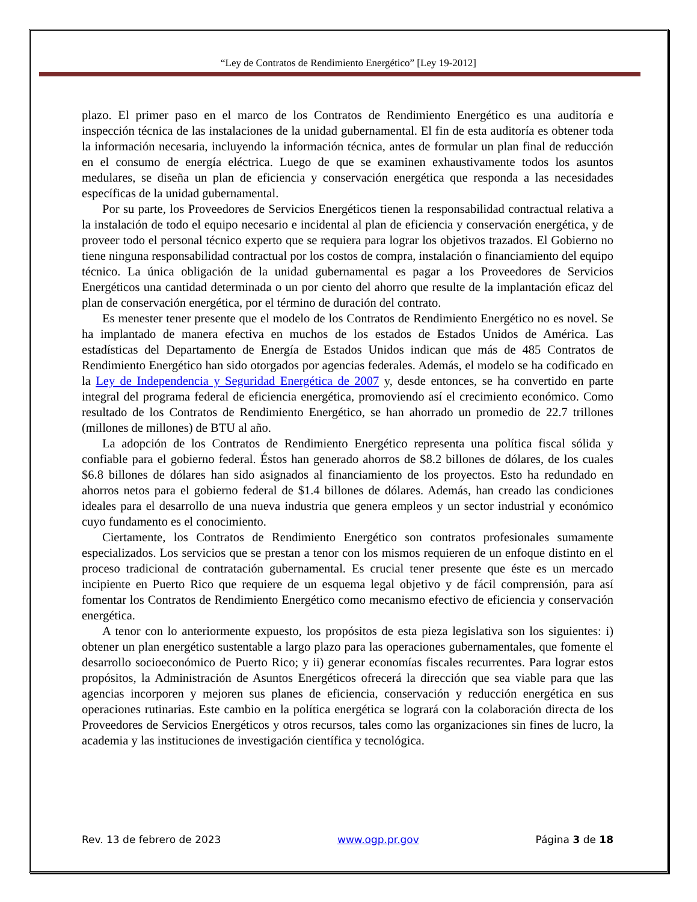“Ley de Contratos de Rendimiento Energético” [Ley 19-2012]
plazo. El primer paso en el marco de los Contratos de Rendimiento Energético es una auditoría e inspección técnica de las instalaciones de la unidad gubernamental. El fin de esta auditoría es obtener toda la información necesaria, incluyendo la información técnica, antes de formular un plan final de reducción en el consumo de energía eléctrica. Luego de que se examinen exhaustivamente todos los asuntos medulares, se diseña un plan de eficiencia y conservación energética que responda a las necesidades específicas de la unidad gubernamental.
Por su parte, los Proveedores de Servicios Energéticos tienen la responsabilidad contractual relativa a la instalación de todo el equipo necesario e incidental al plan de eficiencia y conservación energética, y de proveer todo el personal técnico experto que se requiera para lograr los objetivos trazados. El Gobierno no tiene ninguna responsabilidad contractual por los costos de compra, instalación o financiamiento del equipo técnico. La única obligación de la unidad gubernamental es pagar a los Proveedores de Servicios Energéticos una cantidad determinada o un por ciento del ahorro que resulte de la implantación eficaz del plan de conservación energética, por el término de duración del contrato.
Es menester tener presente que el modelo de los Contratos de Rendimiento Energético no es novel. Se ha implantado de manera efectiva en muchos de los estados de Estados Unidos de América. Las estadísticas del Departamento de Energía de Estados Unidos indican que más de 485 Contratos de Rendimiento Energético han sido otorgados por agencias federales. Además, el modelo se ha codificado en la Ley de Independencia y Seguridad Energética de 2007 y, desde entonces, se ha convertido en parte integral del programa federal de eficiencia energética, promoviendo así el crecimiento económico. Como resultado de los Contratos de Rendimiento Energético, se han ahorrado un promedio de 22.7 trillones (millones de millones) de BTU al año.
La adopción de los Contratos de Rendimiento Energético representa una política fiscal sólida y confiable para el gobierno federal. Éstos han generado ahorros de $8.2 billones de dólares, de los cuales $6.8 billones de dólares han sido asignados al financiamiento de los proyectos. Esto ha redundado en ahorros netos para el gobierno federal de $1.4 billones de dólares. Además, han creado las condiciones ideales para el desarrollo de una nueva industria que genera empleos y un sector industrial y económico cuyo fundamento es el conocimiento.
Ciertamente, los Contratos de Rendimiento Energético son contratos profesionales sumamente especializados. Los servicios que se prestan a tenor con los mismos requieren de un enfoque distinto en el proceso tradicional de contratación gubernamental. Es crucial tener presente que éste es un mercado incipiente en Puerto Rico que requiere de un esquema legal objetivo y de fácil comprensión, para así fomentar los Contratos de Rendimiento Energético como mecanismo efectivo de eficiencia y conservación energética.
A tenor con lo anteriormente expuesto, los propósitos de esta pieza legislativa son los siguientes: i) obtener un plan energético sustentable a largo plazo para las operaciones gubernamentales, que fomente el desarrollo socioeconómico de Puerto Rico; y ii) generar economías fiscales recurrentes. Para lograr estos propósitos, la Administración de Asuntos Energéticos ofrecerá la dirección que sea viable para que las agencias incorporen y mejoren sus planes de eficiencia, conservación y reducción energética en sus operaciones rutinarias. Este cambio en la política energética se logrará con la colaboración directa de los Proveedores de Servicios Energéticos y otros recursos, tales como las organizaciones sin fines de lucro, la academia y las instituciones de investigación científica y tecnológica.
Rev. 13 de febrero de 2023 www.ogp.pr.gov Página 3 de 18